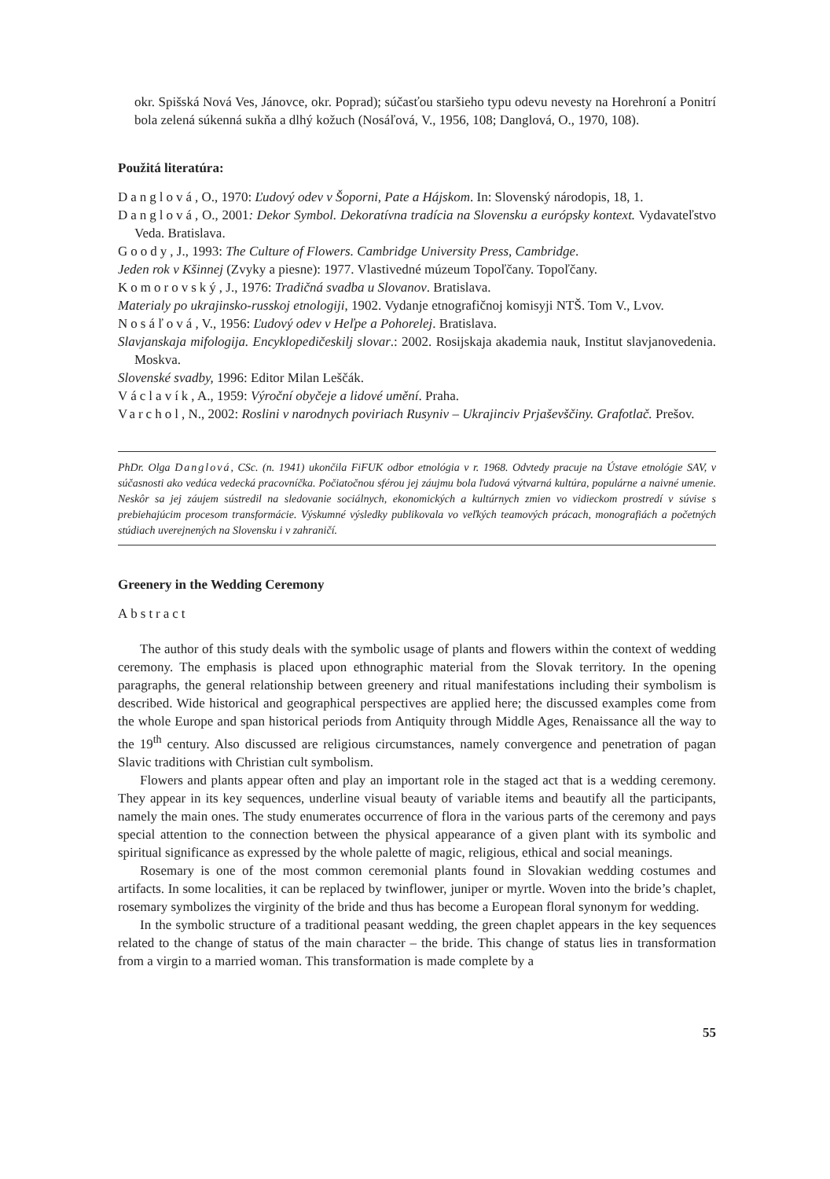okr. Spišská Nová Ves, Jánovce, okr. Poprad); súčasťou staršieho typu odevu nevesty na Horehroní a Ponitrí bola zelená súkenná sukňa a dlhý kožuch (Nosáľová, V., 1956, 108; Danglová, O., 1970, 108).
Použitá literatúra:
Danglová, O., 1970: Ľudový odev v Šoporni, Pate a Hájskom. In: Slovenský národopis, 18, 1.
Danglová, O., 2001: Dekor Symbol. Dekoratívna tradícia na Slovensku a európsky kontext. Vydavateľstvo Veda. Bratislava.
Goody, J., 1993: The Culture of Flowers. Cambridge University Press, Cambridge.
Jeden rok v Kšinnej (Zvyky a piesne): 1977. Vlastivedné múzeum Topoľčany. Topoľčany.
Komorovský, J., 1976: Tradičná svadba u Slovanov. Bratislava.
Materialy po ukrajinsko-russkoj etnologiji, 1902. Vydanje etnografičnoj komisyji NTŠ. Tom V., Lvov.
Nosáľová, V., 1956: Ľudový odev v Heľpe a Pohorelej. Bratislava.
Slavjanskaja mifologija. Encyklopedičeskilj slovar.: 2002. Rosijskaja akademia nauk, Institut slavjanovedenia. Moskva.
Slovenské svadby, 1996: Editor Milan Leščák.
Václavík, A., 1959: Výroční obyčeje a lidové umění. Praha.
Varchol, N., 2002: Roslini v narodnych poviriach Rusyniv – Ukrajinciv Prjaševščiny. Grafotlač. Prešov.
PhDr. Olga Danglová, CSc. (n. 1941) ukončila FiFUK odbor etnológia v r. 1968. Odvtedy pracuje na Ústave etnológie SAV, v súčasnosti ako vedúca vedecká pracovníčka. Počiatočnou sférou jej záujmu bola ľudová výtvarná kultúra, populárne a naivné umenie. Neskôr sa jej záujem sústredil na sledovanie sociálnych, ekonomických a kultúrnych zmien vo vidieckom prostredí v súvise s prebiehajúcim procesom transformácie. Výskumné výsledky publikovala vo veľkých teamových prácach, monografiách a početných stúdiach uverejnených na Slovensku i v zahraničí.
Greenery in the Wedding Ceremony
Abstract
The author of this study deals with the symbolic usage of plants and flowers within the context of wedding ceremony. The emphasis is placed upon ethnographic material from the Slovak territory. In the opening paragraphs, the general relationship between greenery and ritual manifestations including their symbolism is described. Wide historical and geographical perspectives are applied here; the discussed examples come from the whole Europe and span historical periods from Antiquity through Middle Ages, Renaissance all the way to the 19<sup>th</sup> century. Also discussed are religious circumstances, namely convergence and penetration of pagan Slavic traditions with Christian cult symbolism.
Flowers and plants appear often and play an important role in the staged act that is a wedding ceremony. They appear in its key sequences, underline visual beauty of variable items and beautify all the participants, namely the main ones. The study enumerates occurrence of flora in the various parts of the ceremony and pays special attention to the connection between the physical appearance of a given plant with its symbolic and spiritual significance as expressed by the whole palette of magic, religious, ethical and social meanings.
Rosemary is one of the most common ceremonial plants found in Slovakian wedding costumes and artifacts. In some localities, it can be replaced by twinflower, juniper or myrtle. Woven into the bride’s chaplet, rosemary symbolizes the virginity of the bride and thus has become a European floral synonym for wedding.
In the symbolic structure of a traditional peasant wedding, the green chaplet appears in the key sequences related to the change of status of the main character – the bride. This change of status lies in transformation from a virgin to a married woman. This transformation is made complete by a
55